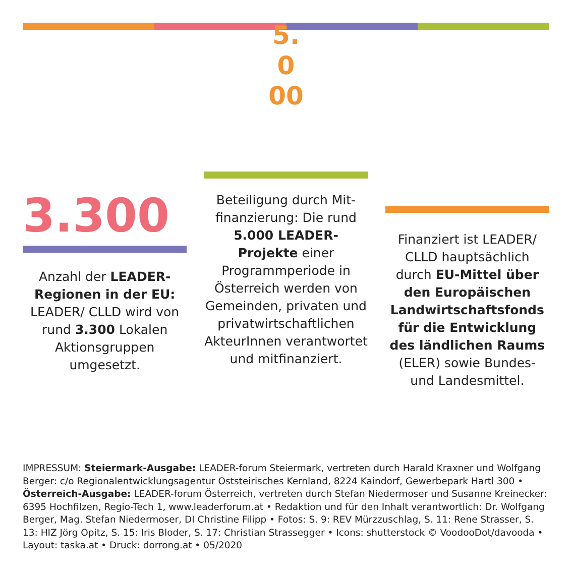3.300
Anzahl der LEADER-Regionen in der EU: LEADER/ CLLD wird von rund 3.300 Lokalen Aktionsgruppen umgesetzt.
5.
0
00
Beteiligung durch Mit­finanzierung: Die rund 5.000 LEADER-Projekte einer Programmperiode in Österreich werden von Gemeinden, privaten und privatwirtschaftlichen AkteurInnen verantwortet und mitfinanziert.
Finanziert ist LEADER/ CLLD hauptsächlich durch EU-Mittel über den Europäischen Landwirtschaftsfonds für die Entwicklung des ländlichen Raums (ELER) sowie Bundes- und Landesmittel.
IMPRESSUM: Steiermark-Ausgabe: LEADER-forum Steiermark, vertreten durch Harald Kraxner und Wolfgang Berger: c/o Regionalentwicklungsagentur Oststeirisches Kernland, 8224 Kaindorf, Gewerbepark Hartl 300 • Österreich-Ausgabe: LEADER-forum Österreich, vertreten durch Stefan Niedermoser und Susanne Kreinecker: 6395 Hochfilzen, Regio-Tech 1, www.leaderforum.at • Redaktion und für den Inhalt verantwortlich: Dr. Wolfgang Berger, Mag. Stefan Niedermoser, DI Christine Filipp • Fotos: S. 9: REV Mürz­zuschlag, S. 11: Rene Strasser, S. 13: HIZ Jörg Opitz, S. 15: Iris Bloder, S. 17: Christian Strassegger • Icons: shutterstock © VoodooDot/davooda • Layout: taska.at • Druck: dorrong.at • 05/2020